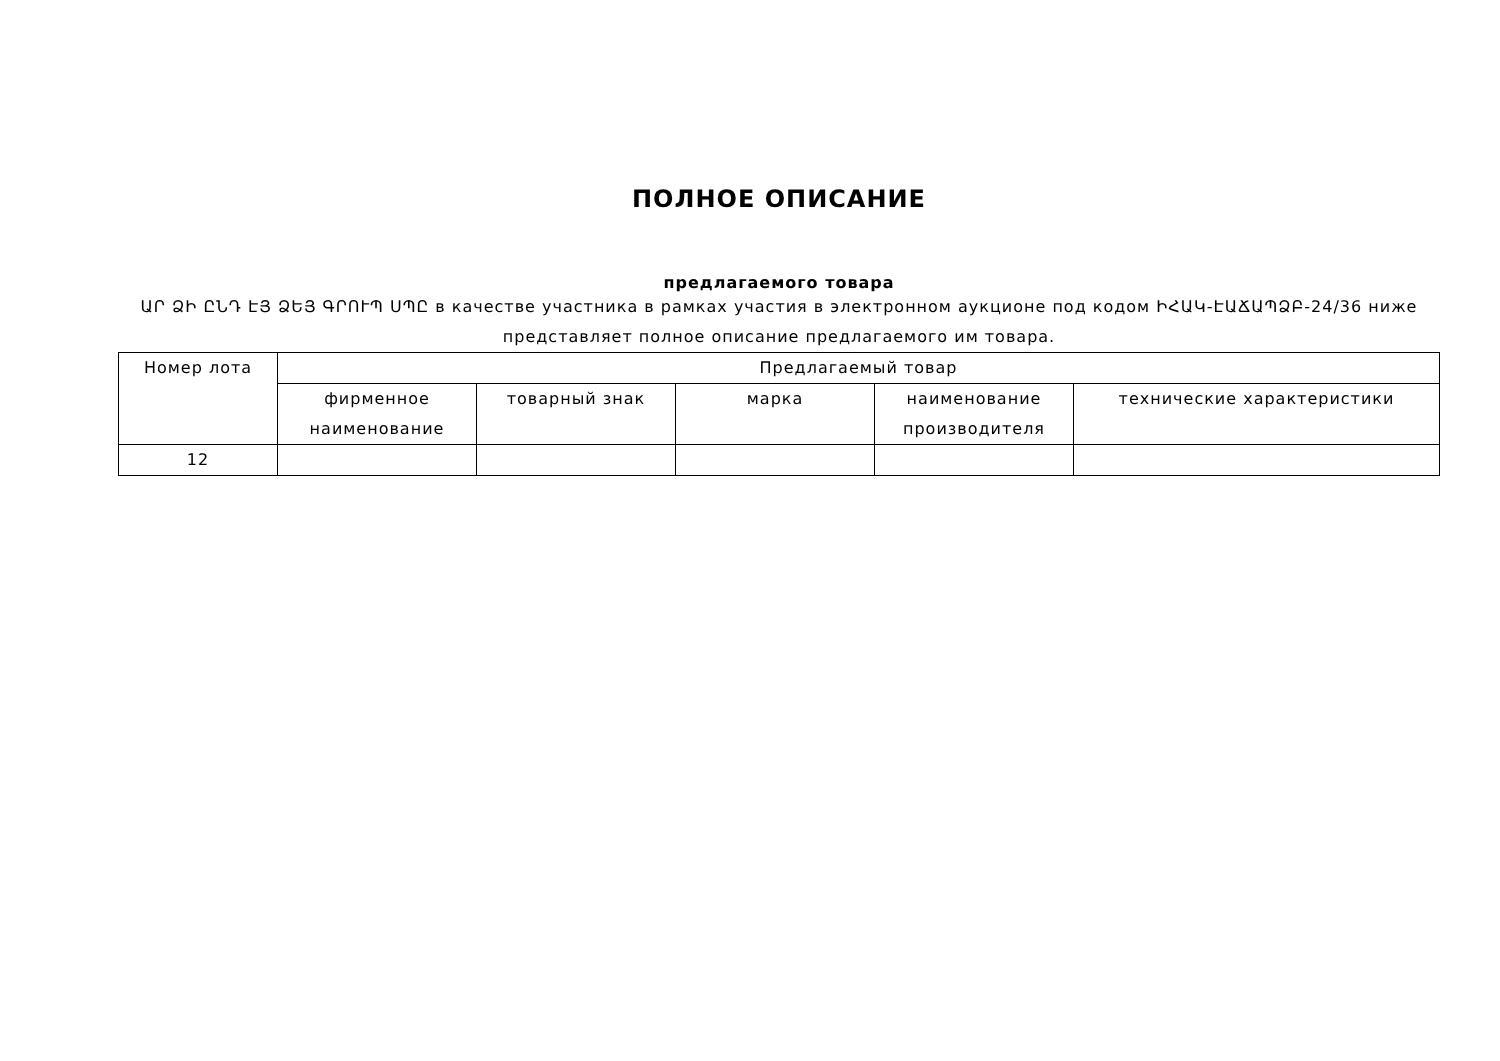ПОЛНОЕ ОПИСАНИЕ
предлагаемого товара
ԱՐ ՁԻ ԸՆԴ ԷՅ ՁԵՅ ԳՐՈՒՊ ՍՊԸ в качестве участника в рамках участия в электронном аукционе под кодом ԻՀԱԿ-ԷԱՃԱՊՁԲ-24/36 ниже представляет полное описание предлагаемого им товара.
| Номер лота | Предлагаемый товар | | | | |
| --- | --- | --- | --- | --- | --- |
| | фирменное наименование | товарный знак | марка | наименование производителя | технические характеристики |
| 12 | | | | | |